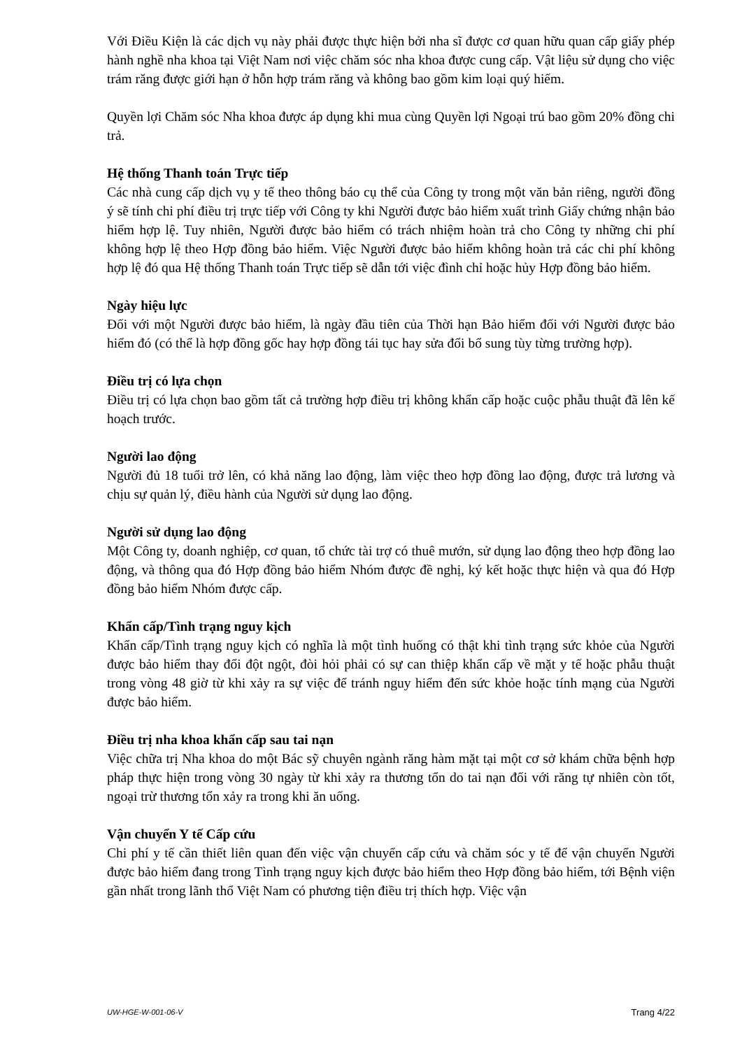Với Điều Kiện là các dịch vụ này phải được thực hiện bởi nha sĩ được cơ quan hữu quan cấp giấy phép hành nghề nha khoa tại Việt Nam nơi việc chăm sóc nha khoa được cung cấp. Vật liệu sử dụng cho việc trám răng được giới hạn ở hỗn hợp trám răng và không bao gồm kim loại quý hiếm.
Quyền lợi Chăm sóc Nha khoa được áp dụng khi mua cùng Quyền lợi Ngoại trú bao gồm 20% đồng chi trả.
Hệ thống Thanh toán Trực tiếp
Các nhà cung cấp dịch vụ y tế theo thông báo cụ thể của Công ty trong một văn bản riêng, người đồng ý sẽ tính chi phí điều trị trực tiếp với Công ty khi Người được bảo hiểm xuất trình Giấy chứng nhận bảo hiểm hợp lệ. Tuy nhiên, Người được bảo hiểm có trách nhiệm hoàn trả cho Công ty những chi phí không hợp lệ theo Hợp đồng bảo hiểm. Việc Người được bảo hiểm không hoàn trả các chi phí không hợp lệ đó qua Hệ thống Thanh toán Trực tiếp sẽ dẫn tới việc đình chỉ hoặc hủy Hợp đồng bảo hiểm.
Ngày hiệu lực
Đối với một Người được bảo hiểm, là ngày đầu tiên của Thời hạn Bảo hiểm đối với Người được bảo hiểm đó (có thể là hợp đồng gốc hay hợp đồng tái tục hay sửa đổi bổ sung tùy từng trường hợp).
Điều trị có lựa chọn
Điều trị có lựa chọn bao gồm tất cả trường hợp điều trị không khẩn cấp hoặc cuộc phẫu thuật đã lên kế hoạch trước.
Người lao động
Người đủ 18 tuổi trở lên, có khả năng lao động, làm việc theo hợp đồng lao động, được trả lương và chịu sự quản lý, điều hành của Người sử dụng lao động.
Người sử dụng lao động
Một Công ty, doanh nghiệp, cơ quan, tổ chức tài trợ có thuê mướn, sử dụng lao động theo hợp đồng lao động, và thông qua đó Hợp đồng bảo hiểm Nhóm được đề nghị, ký kết hoặc thực hiện và qua đó Hợp đồng bảo hiểm Nhóm được cấp.
Khẩn cấp/Tình trạng nguy kịch
Khẩn cấp/Tình trạng nguy kịch có nghĩa là một tình huống có thật khi tình trạng sức khỏe của Người được bảo hiểm thay đổi đột ngột, đòi hỏi phải có sự can thiệp khẩn cấp về mặt y tế hoặc phẫu thuật trong vòng 48 giờ từ khi xảy ra sự việc để tránh nguy hiểm đến sức khỏe hoặc tính mạng của Người được bảo hiểm.
Điều trị nha khoa khẩn cấp sau tai nạn
Việc chữa trị Nha khoa do một Bác sỹ chuyên ngành răng hàm mặt tại một cơ sở khám chữa bệnh hợp pháp thực hiện trong vòng 30 ngày từ khi xảy ra thương tổn do tai nạn đối với răng tự nhiên còn tốt, ngoại trừ thương tổn xảy ra trong khi ăn uống.
Vận chuyển Y tế Cấp cứu
Chi phí y tế cần thiết liên quan đến việc vận chuyển cấp cứu và chăm sóc y tế để vận chuyển Người được bảo hiểm đang trong Tình trạng nguy kịch được bảo hiểm theo Hợp đồng bảo hiểm, tới Bệnh viện gần nhất trong lãnh thổ Việt Nam có phương tiện điều trị thích hợp. Việc vận
UW-HGE-W-001-06-V Trang 4/22